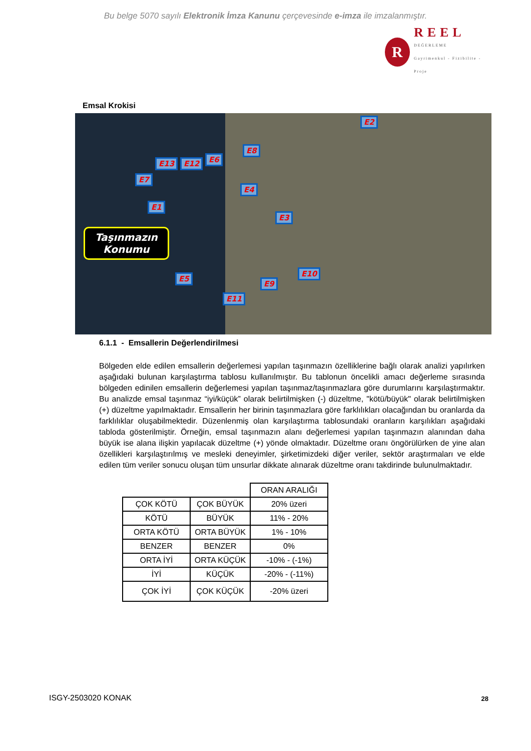Bu belge 5070 sayılı Elektronik İmza Kanunu çerçevesinde e-imza ile imzalanmıştır.
R
REEL
DEĞERLEME
Gayrimenkul - Fizibilite - Proje
Emsal Krokisi
Taşınmazın
Konumu
E2
E8
E13 E12 E6
E7
E4
E1
E3
E10
E5
E9
E11
6.1.1 - Emsallerin Değerlendirilmesi
Bölgeden elde edilen emsallerin değerlemesi yapılan taşınmazın özelliklerine bağlı olarak analizi yapılırken aşağıdaki bulunan karşılaştırma tablosu kullanılmıştır. Bu tablonun öncelikli amacı değerleme sırasında bölgeden edinilen emsallerin değerlemesi yapılan taşınmaz/taşınmazlara göre durumlarını karşılaştırmaktır. Bu analizde emsal taşınmaz “iyi/küçük” olarak belirtilmişken (-) düzeltme, "kötü/büyük" olarak belirtilmişken (+) düzeltme yapılmaktadır. Emsallerin her birinin taşınmazlara göre farklılıkları olacağından bu oranlarda da farklılıklar oluşabilmektedir. Düzenlenmiş olan karşılaştırma tablosundaki oranların karşılıkları aşağıdaki tabloda gösterilmiştir. Örneğin, emsal taşınmazın alanı değerlemesi yapılan taşınmazın alanından daha büyük ise alana ilişkin yapılacak düzeltme (+) yönde olmaktadır. Düzeltme oranı öngörülürken de yine alan özellikleri karşılaştırılmış ve mesleki deneyimler, şirketimizdeki diğer veriler, sektör araştırmaları ve elde edilen tüm veriler sonucu oluşan tüm unsurlar dikkate alınarak düzeltme oranı takdirinde bulunulmaktadır.
| | | ORAN ARALIĞI |
| ÇOK KÖTÜ | ÇOK BÜYÜK | 20% üzeri |
| KÖTÜ | BÜYÜK | 11% - 20% |
| ORTA KÖTÜ | ORTA BÜYÜK | 1% - 10% |
| BENZER | BENZER | 0% |
| ORTA İYİ | ORTA KÜÇÜK | -10% - (-1%) |
| İYİ | KÜÇÜK | -20% - (-11%) |
| ÇOK İYİ | ÇOK KÜÇÜK | -20% üzeri |
ISGY-2503020 KONAK 28